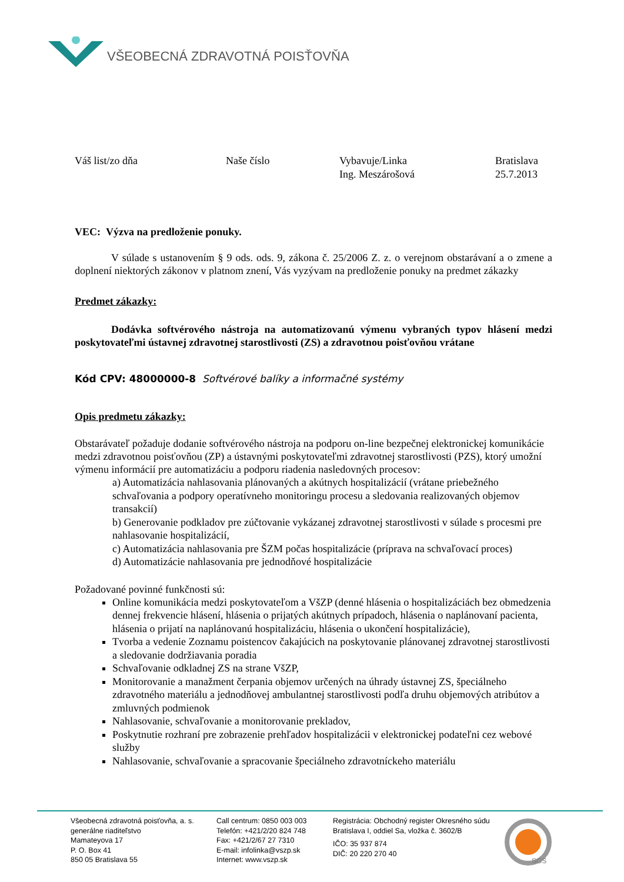VŠEOBECNÁ ZDRAVOTNÁ POISŤOVŇA
Váš list/zo dňa Naše číslo Vybavuje/Linka
Ing. Meszárošová
Bratislava
25.7.2013
VEC: Výzva na predloženie ponuky.
V súlade s ustanovením § 9 ods. ods. 9, zákona č. 25/2006 Z. z. o verejnom obstarávaní a o zmene a doplnení niektorých zákonov v platnom znení, Vás vyzývam na predloženie ponuky na predmet zákazky
Predmet zákazky:
Dodávka softvérového nástroja na automatizovanú výmenu vybraných typov hlásení medzi poskytovateľmi ústavnej zdravotnej starostlivosti (ZS) a zdravotnou poisťovňou vrátane
Kód CPV: 48000000-8 Softvérové balíky a informačné systémy
Opis predmetu zákazky:
Obstarávateľ požaduje dodanie softvérového nástroja na podporu on-line bezpečnej elektronickej komunikácie medzi zdravotnou poisťovňou (ZP) a ústavnými poskytovateľmi zdravotnej starostlivosti (PZS), ktorý umožní výmenu informácií pre automatizáciu a podporu riadenia nasledovných procesov:
a) Automatizácia nahlasovania plánovaných a akútnych hospitalizácií (vrátane priebežného schvaľovania a podpory operatívneho monitoringu procesu a sledovania realizovaných objemov transakcií)
b) Generovanie podkladov pre zúčtovanie vykázanej zdravotnej starostlivosti v súlade s procesmi pre nahlasovanie hospitalizácií,
c) Automatizácia nahlasovania pre ŠZM počas hospitalizácie (príprava na schvaľovací proces)
d) Automatizácie nahlasovania pre jednodňové hospitalizácie
Požadované povinné funkčnosti sú:
Online komunikácia medzi poskytovateľom a VšZP (denné hlásenia o hospitalizáciách bez obmedzenia dennej frekvencie hlásení, hlásenia o prijatých akútnych prípadoch, hlásenia o naplánovaní pacienta, hlásenia o prijatí na naplánovanú hospitalizáciu, hlásenia o ukončení hospitalizácie),
Tvorba a vedenie Zoznamu poistencov čakajúcich na poskytovanie plánovanej zdravotnej starostlivosti a sledovanie dodržiavania poradia
Schvaľovanie odkladnej ZS na strane VšZP,
Monitorovanie a manažment čerpania objemov určených na úhrady ústavnej ZS, špeciálneho zdravotného materiálu a jednodňovej ambulantnej starostlivosti podľa druhu objemových atribútov a zmluvných podmienok
Nahlasovanie, schvaľovanie a monitorovanie prekladov,
Poskytnutie rozhraní pre zobrazenie prehľadov hospitalizácii v elektronickej podateľni cez webové služby
Nahlasovanie, schvaľovanie a spracovanie špeciálneho zdravotníckeho materiálu
Všeobecná zdravotná poisťovňa, a. s.
generálne riaditeľstvo
Mamateyova 17
P. O. Box 41
850 05 Bratislava 55
Call centrum: 0850 003 003
Telefón: +421/2/20 824 748
Fax: +421/2/67 27 7310
E-mail: infolinka@vszp.sk
Internet: www.vszp.sk
Registrácia: Obchodný register Okresného súdu
Bratislava I, oddiel Sa, vložka č. 3602/B
IČO: 35 937 874
DIČ: 20 220 270 40
SGS